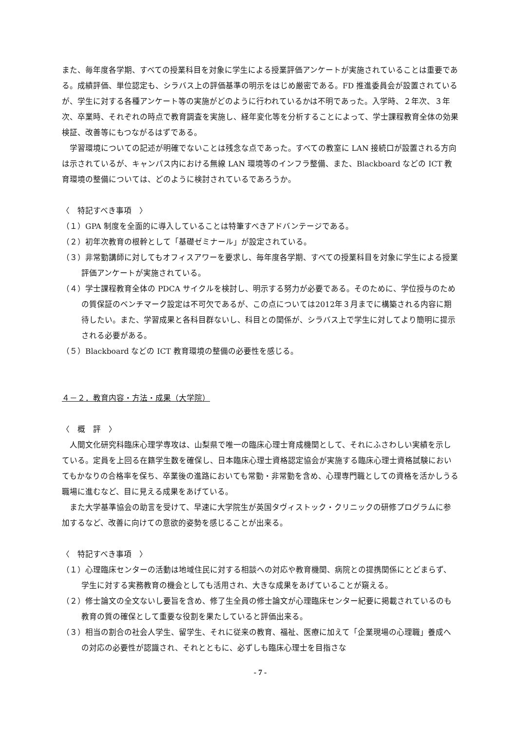また、毎年度各学期、すべての授業科目を対象に学生による授業評価アンケートが実施されていることは重要である。成績評価、単位認定も、シラバス上の評価基準の明示をはじめ厳密である。FD 推進委員会が設置されているが、学生に対する各種アンケート等の実施がどのように行われているかは不明であった。入学時、２年次、３年次、卒業時、それぞれの時点で教育調査を実施し、経年変化等を分析することによって、学士課程教育全体の効果検証、改善等にもつながるはずである。
学習環境についての記述が明確でないことは残念な点であった。すべての教室に LAN 接続口が設置される方向は示されているが、キャンパス内における無線 LAN 環境等のインフラ整備、また、Blackboard などの ICT 教育環境の整備については、どのように検討されているであろうか。
〈　特記すべき事項　〉
（１）GPA 制度を全面的に導入していることは特筆すべきアドバンテージである。
（２）初年次教育の根幹として「基礎ゼミナール」が設定されている。
（３）非常勤講師に対してもオフィスアワーを要求し、毎年度各学期、すべての授業科目を対象に学生による授業評価アンケートが実施されている。
（４）学士課程教育全体の PDCA サイクルを検討し、明示する努力が必要である。そのために、学位授与のための質保証のベンチマーク設定は不可欠であるが、この点については2012年３月までに構築される内容に期待したい。また、学習成果と各科目群ないし、科目との関係が、シラバス上で学生に対してより簡明に提示される必要がある。
（５）Blackboard などの ICT 教育環境の整備の必要性を感じる。
４－２．教育内容・方法・成果（大学院）
〈　概　評　〉
人間文化研究科臨床心理学専攻は、山梨県で唯一の臨床心理士育成機関として、それにふさわしい実績を示している。定員を上回る在籍学生数を確保し、日本臨床心理士資格認定協会が実施する臨床心理士資格試験においてもかなりの合格率を保ち、卒業後の進路においても常勤・非常勤を含め、心理専門職としての資格を活かしうる職場に進むなど、目に見える成果をあげている。
また大学基準協会の助言を受けて、早速に大学院生が英国タヴィストック・クリニックの研修プログラムに参加するなど、改善に向けての意欲的姿勢を感じることが出来る。
〈　特記すべき事項　〉
（１）心理臨床センターの活動は地域住民に対する相談への対応や教育機関、病院との提携関係にとどまらず、学生に対する実務教育の機会としても活用され、大きな成果をあげていることが窺える。
（２）修士論文の全文ないし要旨を含め、修了生全員の修士論文が心理臨床センター紀要に掲載されているのも教育の質の確保として重要な役割を果たしていると評価出来る。
（３）相当の割合の社会人学生、留学生、それに従来の教育、福祉、医療に加えて「企業現場の心理職」養成への対応の必要性が認識され、それとともに、必ずしも臨床心理士を目指さな
- 7 -